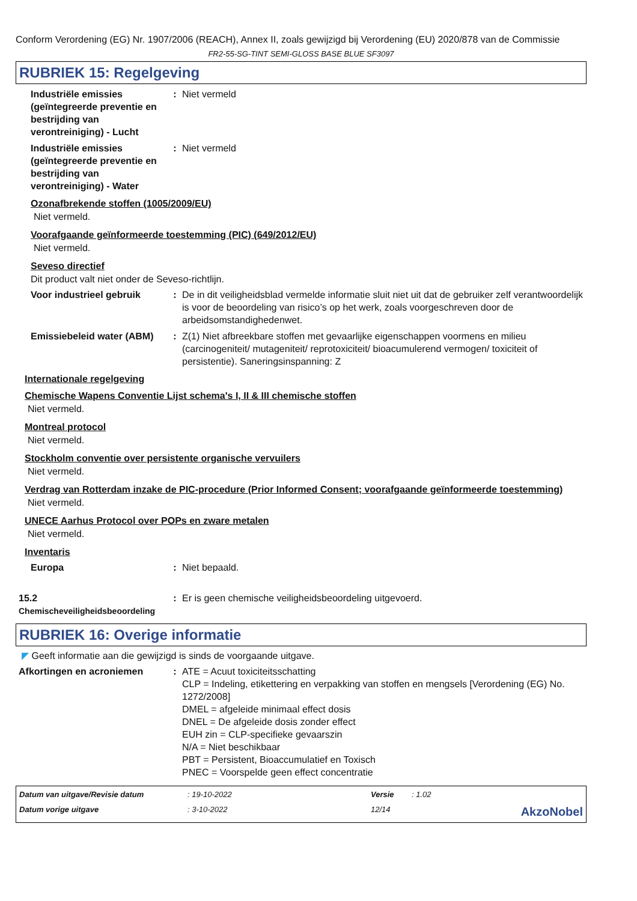Conform Verordening (EG) Nr. 1907/2006 (REACH), Annex II, zoals gewijzigd bij Verordening (EU) 2020/878 van de Commissie
FR2-55-SG-TINT SEMI-GLOSS BASE BLUE SF3097
RUBRIEK 15: Regelgeving
Industriële emissies (geïntegreerde preventie en bestrijding van verontreiniging) - Lucht
: Niet vermeld
Industriële emissies (geïntegreerde preventie en bestrijding van verontreiniging) - Water
: Niet vermeld
Ozonafbrekende stoffen (1005/2009/EU)
Niet vermeld.
Voorafgaande geïnformeerde toestemming (PIC) (649/2012/EU)
Niet vermeld.
Seveso directief
Dit product valt niet onder de Seveso-richtlijn.
Voor industrieel gebruik
: De in dit veiligheidsblad vermelde informatie sluit niet uit dat de gebruiker zelf verantwoordelijk is voor de beoordeling van risico’s op het werk, zoals voorgeschreven door de arbeidsomstandighedenwet.
Emissiebeleid water (ABM)
: Z(1) Niet afbreekbare stoffen met gevaarlijke eigenschappen voormens en milieu (carcinogeniteit/ mutageniteit/ reprotoxiciteit/ bioacumulerend vermogen/ toxiciteit of persistentie). Saneringsinspanning: Z
Internationale regelgeving
Chemische Wapens Conventie Lijst schema's I, II & III chemische stoffen
Niet vermeld.
Montreal protocol
Niet vermeld.
Stockholm conventie over persistente organische vervuilers
Niet vermeld.
Verdrag van Rotterdam inzake de PIC-procedure (Prior Informed Consent; voorafgaande geïnformeerde toestemming)
Niet vermeld.
UNECE Aarhus Protocol over POPs en zware metalen
Niet vermeld.
Inventaris
Europa : Niet bepaald.
15.2
Chemischeveiligheidsbeoordeling
: Er is geen chemische veiligheidsbeoordeling uitgevoerd.
RUBRIEK 16: Overige informatie
◤ Geeft informatie aan die gewijzigd is sinds de voorgaande uitgave.
Afkortingen en acroniemen : ATE = Acuut toxiciteitsschatting
CLP = Indeling, etikettering en verpakking van stoffen en mengsels [Verordening (EG) No. 1272/2008]
DMEL = afgeleide minimaal effect dosis
DNEL = De afgeleide dosis zonder effect
EUH zin = CLP-specifieke gevaarszin
N/A = Niet beschikbaar
PBT = Persistent, Bioaccumulatief en Toxisch
PNEC = Voorspelde geen effect concentratie
Datum van uitgave/Revisie datum: 19-10-2022 Versie: 1.02 Datum vorige uitgave: 3-10-2022 12/14 AkzoNobel